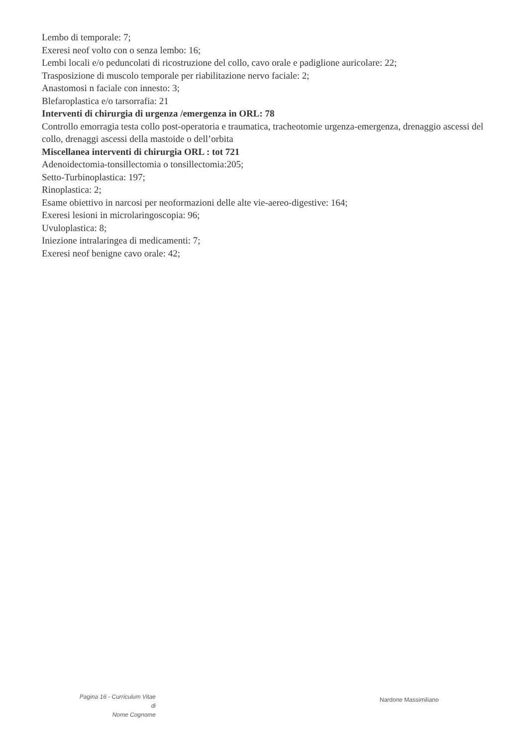Lembo di temporale: 7;
Exeresi neof volto con o senza lembo: 16;
Lembi locali e/o peduncolati di ricostruzione del collo, cavo orale e padiglione auricolare: 22;
Trasposizione di muscolo temporale per riabilitazione nervo faciale: 2;
Anastomosi n faciale con innesto: 3;
Blefaroplastica e/o tarsorrafia: 21
Interventi di chirurgia di urgenza /emergenza in ORL: 78
Controllo emorragia testa collo post-operatoria e traumatica, tracheotomie urgenza-emergenza, drenaggio ascessi del collo, drenaggi ascessi della mastoide o dell’orbita
Miscellanea interventi di chirurgia ORL : tot 721
Adenoidectomia-tonsillectomia o tonsillectomia:205;
Setto-Turbinoplastica: 197;
Rinoplastica: 2;
Esame obiettivo in narcosi per neoformazioni delle alte vie-aereo-digestive: 164;
Exeresi lesioni in microlaringoscopia: 96;
Uvuloplastica: 8;
Iniezione intralaringea di medicamenti: 7;
Exeresi neof benigne cavo orale: 42;
Pagina 16 - Curriculum Vitae di
Nome Cognome
Nardone Massimiliano